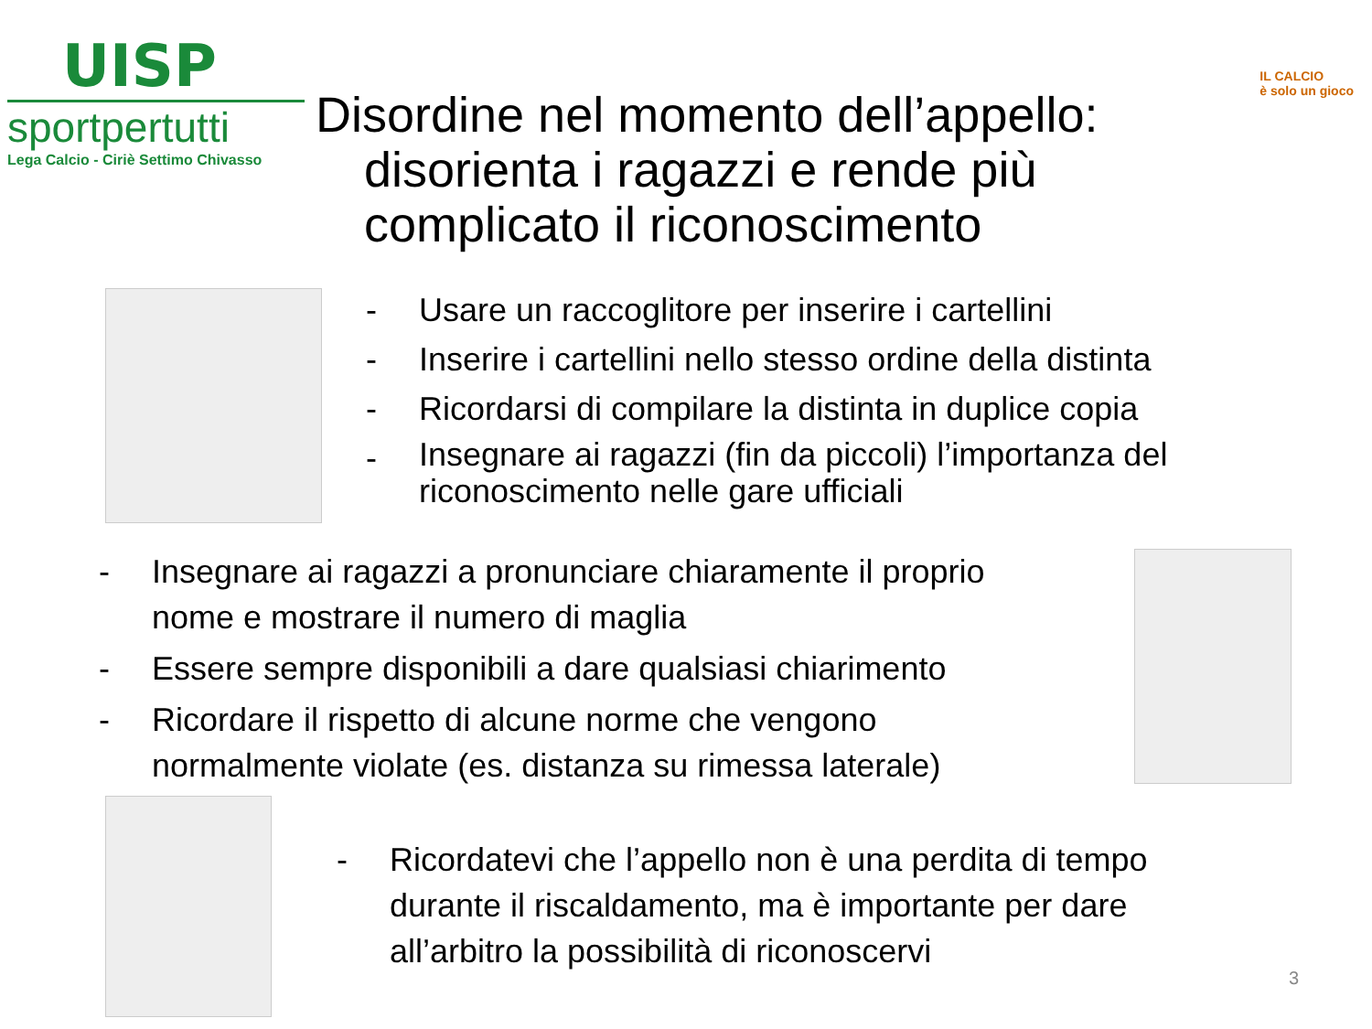UISP
sportpertutti
Lega Calcio - Ciriè Settimo Chivasso
IL CALCIO
è solo un gioco
Disordine nel momento dell’appello:
disorienta i ragazzi e rende più
complicato il riconoscimento
- Usare un raccoglitore per inserire i cartellini
- Inserire i cartellini nello stesso ordine della distinta
- Ricordarsi di compilare la distinta in duplice copia
- Insegnare ai ragazzi (fin da piccoli) l’importanza del riconoscimento nelle gare ufficiali
- Insegnare ai ragazzi a pronunciare chiaramente il proprio nome e mostrare il numero di maglia
- Essere sempre disponibili a dare qualsiasi chiarimento
- Ricordare il rispetto di alcune norme che vengono normalmente violate (es. distanza su rimessa laterale)
- Ricordatevi che l’appello non è una perdita di tempo durante il riscaldamento, ma è importante per dare all’arbitro la possibilità di riconoscervi
3